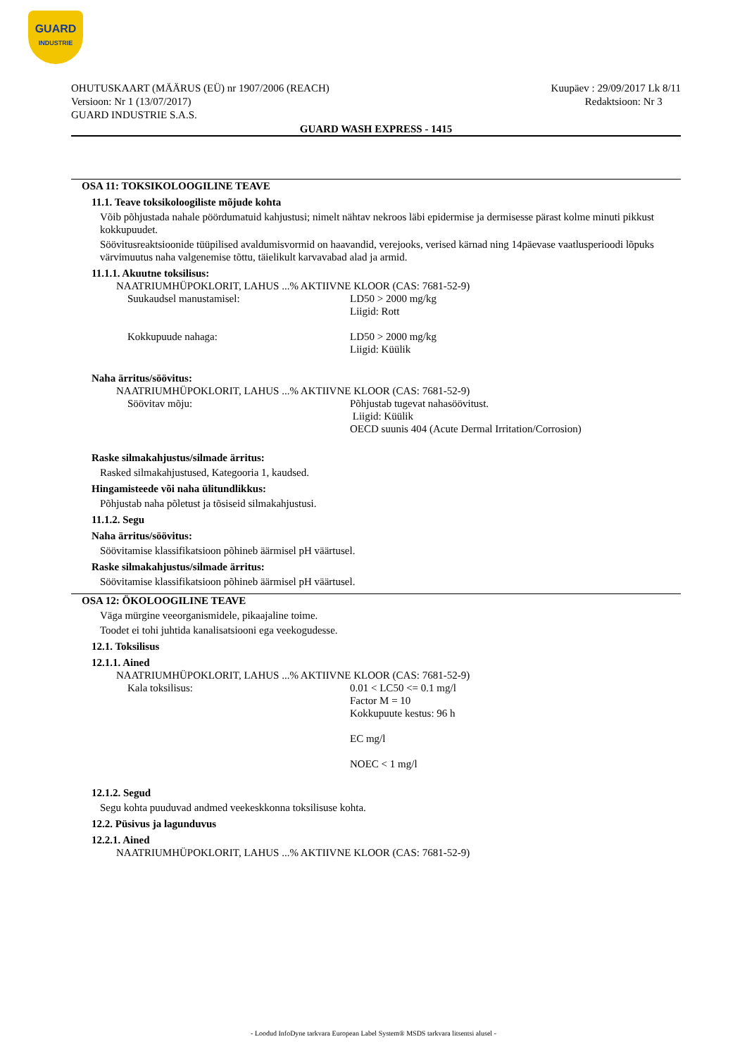GUARD
INDUSTRIE
OHUTUSKAART (MÄÄRUS (EÜ) nr 1907/2006 (REACH)
Versioon: Nr 1 (13/07/2017)
GUARD INDUSTRIE S.A.S.
Kuupäev : 29/09/2017 Lk 8/11
Redaktsioon: Nr 3
GUARD WASH EXPRESS - 1415
OSA 11: TOKSIKOLOOGILINE TEAVE
11.1. Teave toksikoloogiliste mõjude kohta
Võib põhjustada nahale pöördumatuid kahjustusi; nimelt nähtav nekroos läbi epidermise ja dermisesse pärast kolme minuti pikkust kokkupuudet.
Söövitusreaktsioonide tüüpilised avaldumisvormid on haavandid, verejooks, verised kärnad ning 14päevase vaatlusperioodi lõpuks värvimuutus naha valgenemise tõttu, täielikult karvavabad alad ja armid.
11.1.1. Akuutne toksilisus:
NAATRIUMHÜPOKLORIT, LAHUS ...% AKTIIVNE KLOOR (CAS: 7681-52-9)
Suukaudsel manustamisel: LD50 > 2000 mg/kg
Liigid: Rott
Kokkupuude nahaga: LD50 > 2000 mg/kg
Liigid: Küülik
Naha ärritus/söövitus:
NAATRIUMHÜPOKLORIT, LAHUS ...% AKTIIVNE KLOOR (CAS: 7681-52-9)
Söövitav mõju: Põhjustab tugevat nahasöövitust.
Liigid: Küülik
OECD suunis 404 (Acute Dermal Irritation/Corrosion)
Raske silmakahjustus/silmade ärritus:
Rasked silmakahjustused, Kategooria 1, kaudsed.
Hingamisteede või naha ülitundlikkus:
Põhjustab naha põletust ja tõsiseid silmakahjustusi.
11.1.2. Segu
Naha ärritus/söövitus:
Söövitamise klassifikatsioon põhineb äärmisel pH väärtusel.
Raske silmakahjustus/silmade ärritus:
Söövitamise klassifikatsioon põhineb äärmisel pH väärtusel.
OSA 12: ÖKOLOOGILINE TEAVE
Väga mürgine veeorganismidele, pikaajaline toime.
Toodet ei tohi juhtida kanalisatsiooni ega veekogudesse.
12.1. Toksilisus
12.1.1. Ained
NAATRIUMHÜPOKLORIT, LAHUS ...% AKTIIVNE KLOOR (CAS: 7681-52-9)
Kala toksilisus: 0.01 < LC50 <= 0.1 mg/l
Factor M = 10
Kokkupuute kestus: 96 h
EC mg/l
NOEC < 1 mg/l
12.1.2. Segud
Segu kohta puuduvad andmed veekeskkonna toksilisuse kohta.
12.2. Püsivus ja lagunduvus
12.2.1. Ained
NAATRIUMHÜPOKLORIT, LAHUS ...% AKTIIVNE KLOOR (CAS: 7681-52-9)
- Loodud InfoDyne tarkvara European Label System® MSDS tarkvara litsentsi alusel -